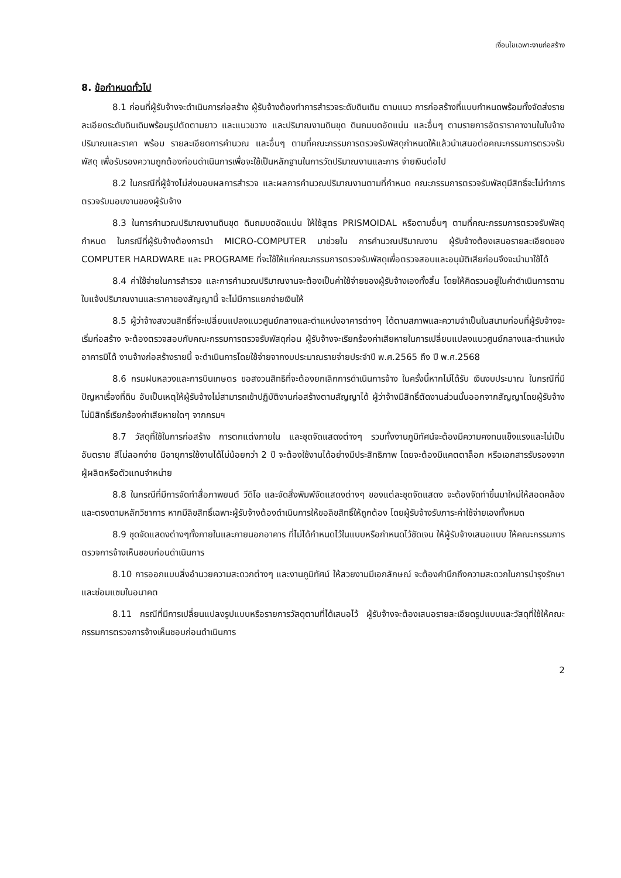เงื่อนไขเฉพาะงานก่อสร้าง
8. ข้อกำหนดทั่วไป
8.1 ก่อนที่ผู้รับจ้างจะดำเนินการก่อสร้าง ผู้รับจ้างต้องทำการสำรวจระดับดินเดิม ตามแนว การก่อสร้างที่แบบกำหนดพร้อมทั้งจัดส่งรายละเอียดระดับดินเดิมพร้อมรูปตัดตามยาว และแนวขวาง และปริมาณงานดินขุด ดินถมบดอัดแน่น และอื่นๆ ตามรายการอัตราราคางานในใบจ้างปริมาณและราคา พร้อม รายละเอียดการคำนวณ และอื่นๆ ตามที่คณะกรรมการตรวจรับพัสดุกำหนดให้แล้วนำเสนอต่อคณะกรรมการตรวจรับพัสดุ เพื่อรับรองความถูกต้องก่อนดำเนินการเพื่อจะใช้เป็นหลักฐานในการวัดปริมาณงานและการ จ่ายเงินต่อไป
8.2 ในกรณีที่ผู้จ้างไม่ส่งมอบผลการสำรวจ และผลการคำนวณปริมาณงานตามที่กำหนด คณะกรรมการตรวจรับพัสดุมีสิทธิ์จะไม่ทำการตรวจรับมอบงานของผู้รับจ้าง
8.3 ในการคำนวณปริมาณงานดินขุด ดินถมบดอัดแน่น ให้ใช้สูตร PRISMOIDAL หรือตามอื่นๆ ตามที่คณะกรรมการตรวจรับพัสดุกำหนด ในกรณีที่ผู้รับจ้างต้องการนำ MICRO-COMPUTER มาช่วยใน การคำนวณปริมาณงาน ผู้รับจ้างต้องเสนอรายละเอียดของ COMPUTER HARDWARE และ PROGRAME ที่จะใช้ให้แก่คณะกรรมการตรวจรับพัสดุเพื่อตรวจสอบและอนุมัติเสียก่อนจึงจะนำมาใช้ได้
8.4 ค่าใช้จ่ายในการสำรวจ และการคำนวณปริมาณงานจะต้องเป็นค่าใช้จ่ายของผู้รับจ้างเองทั้งสิ้น โดยให้คิดรวมอยู่ในค่าดำเนินการตามใบแจ้งปริมาณงานและราคาของสัญญานี้ จะไม่มีการแยกจ่ายเงินให้
8.5 ผู้ว่าจ้างสงวนสิทธิ์ที่จะเปลี่ยนแปลงแนวศูนย์กลางและตำแหน่งอาคารต่างๆ ได้ตามสภาพและความจำเป็นในสนามก่อนที่ผู้รับจ้างจะเริ่มก่อสร้าง จะต้องตรวจสอบกับคณะกรรมการตรวจรับพัสดุก่อน ผู้รับจ้างจะเรียกร้องค่าเสียหายในการเปลี่ยนแปลงแนวศูนย์กลางและตำแหน่งอาคารมิได้ งานจ้างก่อสร้างรายนี้ จะดำเนินการโดยใช้จ่ายจากงบประมาณรายจ่ายประจำปี พ.ศ.2565 ถึง ปี พ.ศ.2568
8.6 กรมฝนหลวงและการบินเกษตร ขอสงวนสิทธิที่จะต้องยกเลิกการดำเนินการจ้าง ในครั้งนี้หากไม่ได้รับ เงินงบประมาณ ในกรณีที่มีปัญหาเรื่องที่ดิน อันเป็นเหตุให้ผู้รับจ้างไม่สามารถเข้าปฏิบัติงานก่อสร้างตามสัญญาได้ ผู้ว่าจ้างมีสิทธิ์ตัดงานส่วนนั้นออกจากสัญญาโดยผู้รับจ้างไม่มิสิทธิ์เรียกร้องค่าเสียหายใดๆ จากกรมฯ
8.7 วัสดุที่ใช้ในการก่อสร้าง การตกแต่งภายใน และชุดจัดแสดงต่างๆ รวมทั้งงานภูมิทัศน์จะต้องมีความคงทนแข็งแรงและไม่เป็นอันตราย สีไม่ลอกง่าย มีอายุการใช้งานได้ไม่น้อยกว่า 2 ปี จะต้องใช้งานได้อย่างมีประสิทธิภาพ โดยจะต้องมีแคตตาล็อก หรือเอกสารรับรองจากผู้ผลิตหรือตัวแทนจำหน่าย
8.8 ในกรณีที่มีการจัดทำสื่อภาพยนต์ วีดิโอ และจัดสิ่งพิมพ์จัดแสดงต่างๆ ของแต่ละชุดจัดแสดง จะต้องจัดทำขึ้นมาใหม่ให้สอดคล้องและตรงตามหลักวิชาการ หากมีลิขสิทธิ์เฉพาะผู้รับจ้างต้องดำเนินการให้ขอลิขสิทธิ์ให้ถูกต้อง โดยผู้รับจ้างรับภาระค่าใช้จ่ายเองทั้งหมด
8.9 ชุดจัดแสดงต่างๆทั้งภายในและภายนอกอาคาร ที่ไม่ได้กำหนดไว้ในแบบหรือกำหนดไว้ชัดเจน ให้ผู้รับจ้างเสนอแบบ ให้คณะกรรมการตรวจการจ้างเห็นชอบก่อนดำเนินการ
8.10 การออกแบบสิ่งอำนวยความสะดวกต่างๆ และงานภูมิทัศน์ ให้สวยงามมีเอกลักษณ์ จะต้องคำนึกถึงความสะดวกในการบำรุงรักษาและซ่อมแซมในอนาคต
8.11 กรณีที่มีการเปลี่ยนแปลงรูปแบบหรือรายการวัสดุตามที่ได้เสนอไว้ ผู้รับจ้างจะต้องเสนอรายละเอียดรูปแบบและวัสดุที่ใช้ให้คณะกรรมการตรวจการจ้างเห็นชอบก่อนดำเนินการ
2